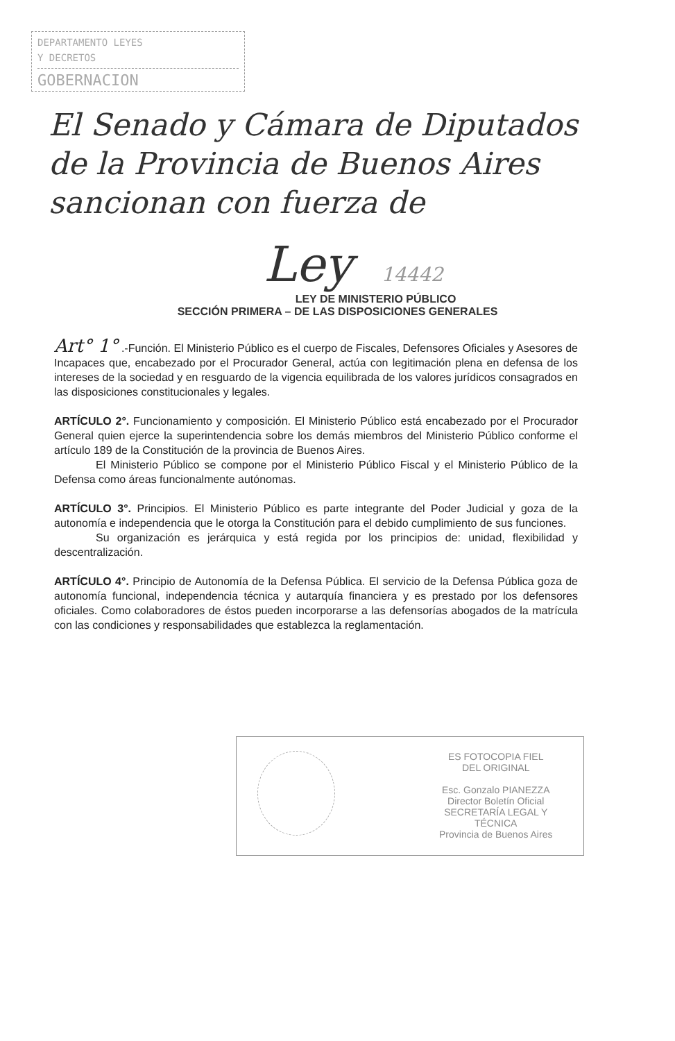DEPARTAMENTO LEYES
Y DECRETOS
GOBERNACION
El Senado y Cámara de Diputados
de la Provincia de Buenos Aires
sancionan con fuerza de
Ley 14442
LEY DE MINISTERIO PÚBLICO
SECCIÓN PRIMERA – DE LAS DISPOSICIONES GENERALES
Art° 1° .-Función. El Ministerio Público es el cuerpo de Fiscales, Defensores Oficiales y Asesores de Incapaces que, encabezado por el Procurador General, actúa con legitimación plena en defensa de los intereses de la sociedad y en resguardo de la vigencia equilibrada de los valores jurídicos consagrados en las disposiciones constitucionales y legales.
ARTÍCULO 2°. Funcionamiento y composición. El Ministerio Público está encabezado por el Procurador General quien ejerce la superintendencia sobre los demás miembros del Ministerio Público conforme el artículo 189 de la Constitución de la provincia de Buenos Aires.
El Ministerio Público se compone por el Ministerio Público Fiscal y el Ministerio Público de la Defensa como áreas funcionalmente autónomas.
ARTÍCULO 3°. Principios. El Ministerio Público es parte integrante del Poder Judicial y goza de la autonomía e independencia que le otorga la Constitución para el debido cumplimiento de sus funciones.
Su organización es jerárquica y está regida por los principios de: unidad, flexibilidad y descentralización.
ARTÍCULO 4°. Principio de Autonomía de la Defensa Pública. El servicio de la Defensa Pública goza de autonomía funcional, independencia técnica y autarquía financiera y es prestado por los defensores oficiales. Como colaboradores de éstos pueden incorporarse a las defensorías abogados de la matrícula con las condiciones y responsabilidades que establezca la reglamentación.
ES FOTOCOPIA FIEL
DEL ORIGINAL
Esc. Gonzalo PIANEZZA
Director Boletín Oficial
SECRETARÍA LEGAL Y
TÉCNICA
Provincia de Buenos Aires